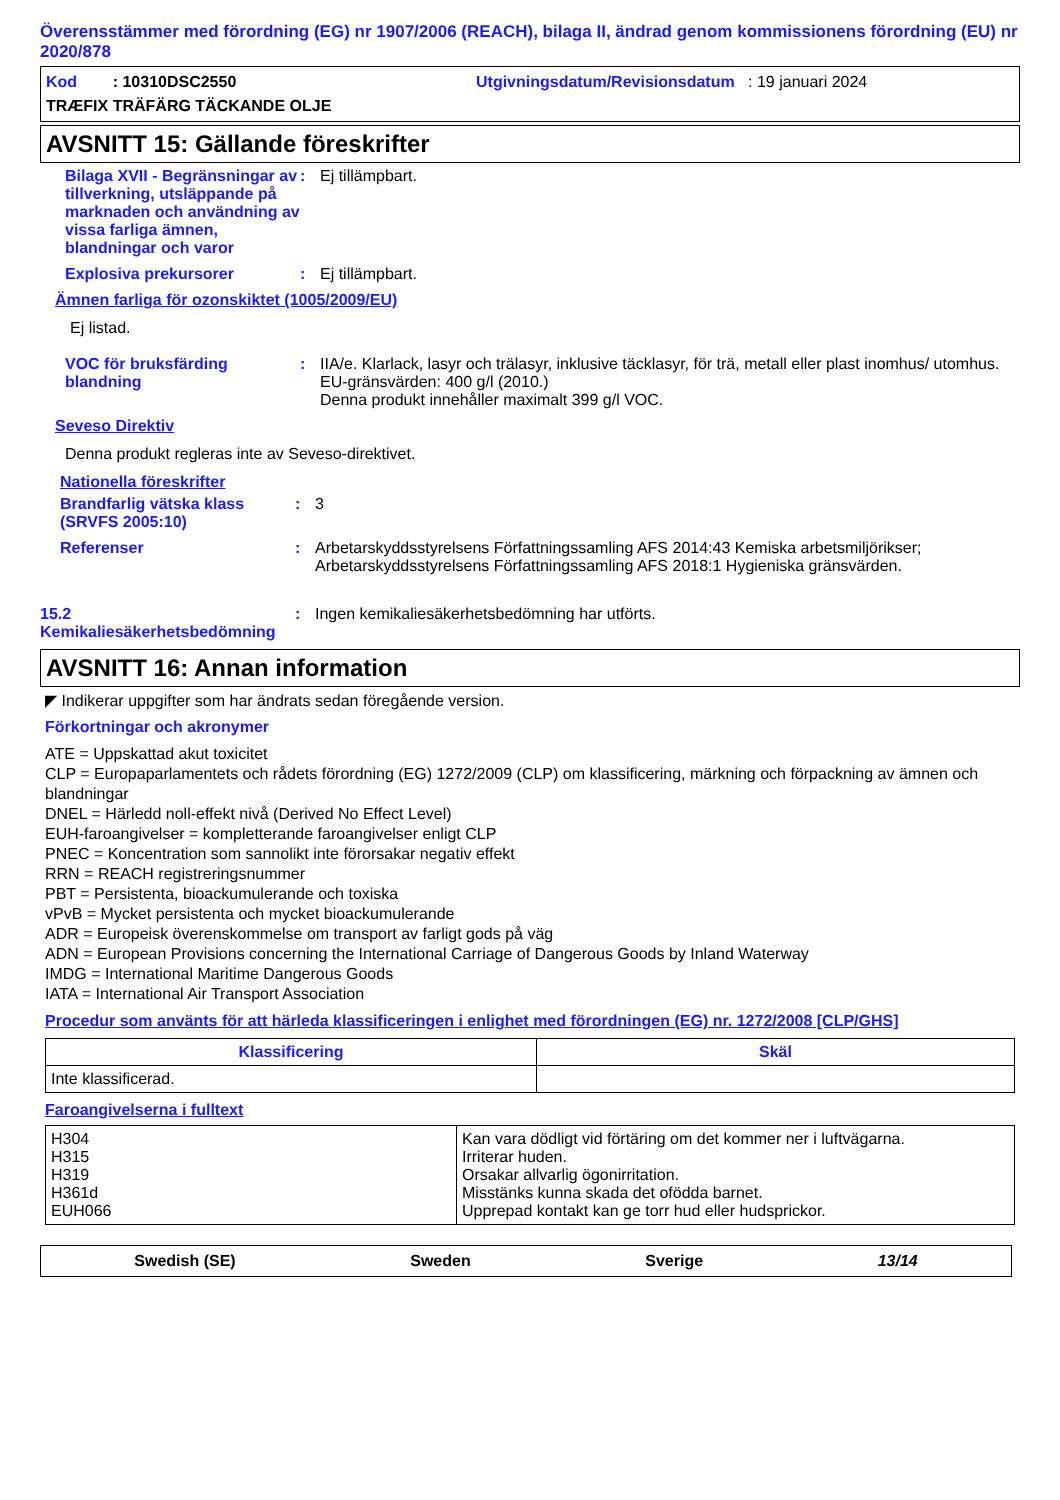Överensstämmer med förordning (EG) nr 1907/2006 (REACH), bilaga II, ändrad genom kommissionens förordning (EU) nr 2020/878
Kod : 10310DSC2550
Utgivningsdatum/Revisionsdatum : 19 januari 2024
TRÆFIX TRÄFÄRG TÄCKANDE OLJE
AVSNITT 15: Gällande föreskrifter
Bilaga XVII - Begränsningar av tillverkning, utsläppande på marknaden och användning av vissa farliga ämnen, blandningar och varor
:
Ej tillämpbart.
Explosiva prekursorer
:
Ej tillämpbart.
Ämnen farliga för ozonskiktet (1005/2009/EU)
Ej listad.
VOC för bruksfärding blandning
:
IIA/e. Klarlack, lasyr och trälasyr, inklusive täcklasyr, för trä, metall eller plast inomhus/ utomhus. EU-gränsvärden: 400 g/l (2010.)
Denna produkt innehåller maximalt 399 g/l VOC.
Seveso Direktiv
Denna produkt regleras inte av Seveso-direktivet.
Nationella föreskrifter
Brandfarlig vätska klass (SRVFS 2005:10)
:
3
Referenser
:
Arbetarskyddsstyrelsens Författningssamling AFS 2014:43 Kemiska arbetsmiljörikser; Arbetarskyddsstyrelsens Författningssamling AFS 2018:1 Hygieniska gränsvärden.
15.2 Kemikaliesäkerhetsbedömning
:
Ingen kemikaliesäkerhetsbedömning har utförts.
AVSNITT 16: Annan information
◤ Indikerar uppgifter som har ändrats sedan föregående version.
Förkortningar och akronymer
ATE = Uppskattad akut toxicitet
CLP = Europaparlamentets och rådets förordning (EG) 1272/2009 (CLP) om klassificering, märkning och förpackning av ämnen och blandningar
DNEL = Härledd noll-effekt nivå (Derived No Effect Level)
EUH-faroangivelser = kompletterande faroangivelser enligt CLP
PNEC = Koncentration som sannolikt inte förorsakar negativ effekt
RRN = REACH registreringsnummer
PBT = Persistenta, bioackumulerande och toxiska
vPvB = Mycket persistenta och mycket bioackumulerande
ADR = Europeisk överenskommelse om transport av farligt gods på väg
ADN = European Provisions concerning the International Carriage of Dangerous Goods by Inland Waterway
IMDG = International Maritime Dangerous Goods
IATA = International Air Transport Association
Procedur som använts för att härleda klassificeringen i enlighet med förordningen (EG) nr. 1272/2008 [CLP/GHS]
| Klassificering | Skäl |
| --- | --- |
| Inte klassificerad. | |
Faroangivelserna i fulltext
| H304 H315 H319 H361d EUH066 | Kan vara dödligt vid förtäring om det kommer ner i luftvägarna. Irriterar huden. Orsakar allvarlig ögonirritation. Misstänks kunna skada det ofödda barnet. Upprepad kontakt kan ge torr hud eller hudsprickor. |
Swedish (SE) Sweden Sverige 13/14